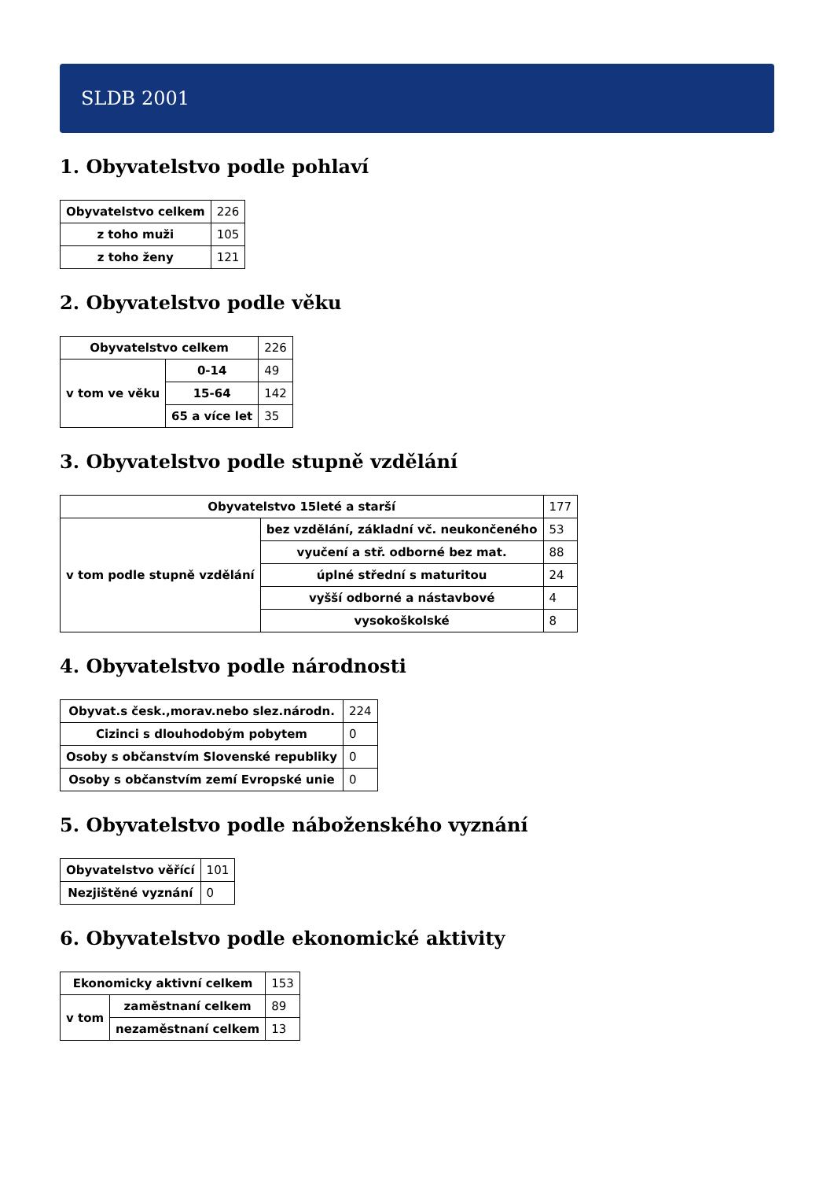SLDB 2001
1. Obyvatelstvo podle pohlaví
| Obyvatelstvo celkem | 226 |
| z toho muži | 105 |
| z toho ženy | 121 |
2. Obyvatelstvo podle věku
| Obyvatelstvo celkem | | 226 |
| v tom ve věku | 0-14 | 49 |
| | 15-64 | 142 |
| | 65 a více let | 35 |
3. Obyvatelstvo podle stupně vzdělání
| Obyvatelstvo 15leté a starší | | 177 |
| v tom podle stupně vzdělání | bez vzdělání, základní vč. neukončeného | 53 |
| | vyučení a stř. odborné bez mat. | 88 |
| | úplné střední s maturitou | 24 |
| | vyšší odborné a nástavbové | 4 |
| | vysokoškolské | 8 |
4. Obyvatelstvo podle národnosti
| Obyvat.s česk.,morav.nebo slez.národn. | 224 |
| Cizinci s dlouhodobým pobytem | 0 |
| Osoby s občanstvím Slovenské republiky | 0 |
| Osoby s občanstvím zemí Evropské unie | 0 |
5. Obyvatelstvo podle náboženského vyznání
| Obyvatelstvo věřící | 101 |
| Nezjištěné vyznání | 0 |
6. Obyvatelstvo podle ekonomické aktivity
| Ekonomicky aktivní celkem | | 153 |
| v tom | zaměstnaní celkem | 89 |
| | nezaměstnaní celkem | 13 |